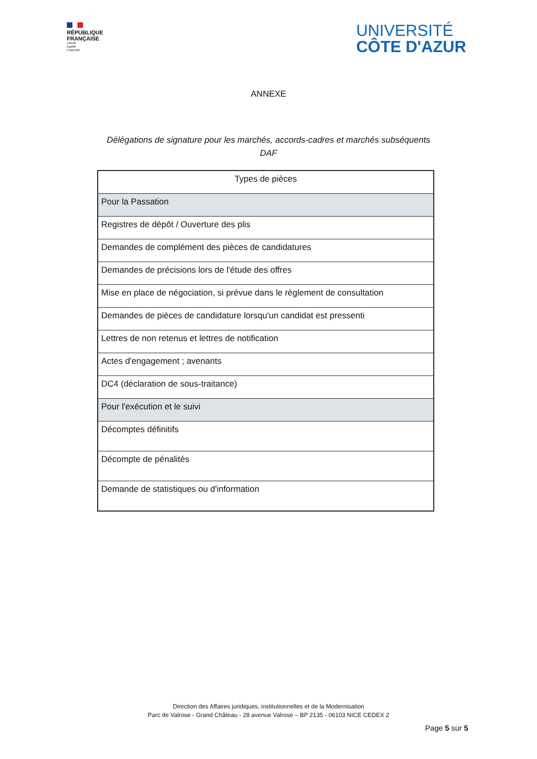RÉPUBLIQUE
FRANÇAISE
Liberté
Égalité
Fraternité
UNIVERSITÉ
CÔTE D'AZUR
ANNEXE
Délégations de signature pour les marchés, accords-cadres et marchés subséquents
DAF
| Types de pièces |
| --- |
| Pour la Passation |
| Registres de dépôt / Ouverture des plis |
| Demandes de complément des pièces de candidatures |
| Demandes de précisions lors de l'étude des offres |
| Mise en place de négociation, si prévue dans le règlement de consultation |
| Demandes de pièces de candidature lorsqu'un candidat est pressenti |
| Lettres de non retenus et lettres de notification |
| Actes d'engagement ; avenants |
| DC4 (déclaration de sous-traitance) |
| Pour l'exécution et le suivi |
| Décomptes définitifs |
| Décompte de pénalités |
| Demande de statistiques ou d'information |
Direction des Affaires juridiques, institutionnelles et de la Modernisation
Parc de Valrose - Grand Château - 28 avenue Valrose – BP 2135 - 06103 NICE CEDEX 2
Page 5 sur 5